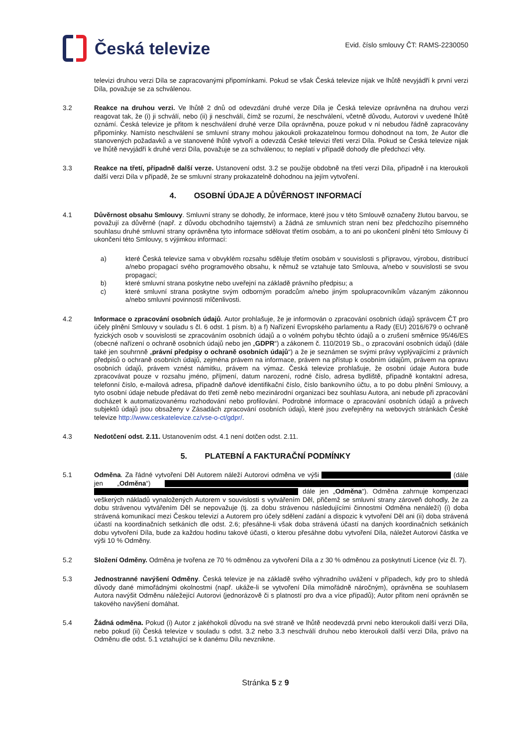Česká televize
Evid. číslo smlouvy ČT: RAMS-2230050
televizi druhou verzi Díla se zapracovanými připomínkami. Pokud se však Česká televize nijak ve lhůtě nevyjádří k první verzi Díla, považuje se za schválenou.
3.2 Reakce na druhou verzi. Ve lhůtě 2 dnů od odevzdání druhé verze Díla je Česká televize oprávněna na druhou verzi reagovat tak, že (i) ji schválí, nebo (ii) ji neschválí, čímž se rozumí, že neschválení, včetně důvodu, Autorovi v uvedené lhůtě oznámí. Česká televize je přitom k neschválení druhé verze Díla oprávněna, pouze pokud v ní nebudou řádně zapracovány připomínky. Namísto neschválení se smluvní strany mohou jakoukoli prokazatelnou formou dohodnout na tom, že Autor dle stanovených požadavků a ve stanovené lhůtě vytvoří a odevzdá České televizi třetí verzi Díla. Pokud se Česká televize nijak ve lhůtě nevyjádří k druhé verzi Díla, považuje se za schválenou; to neplatí v případě dohody dle předchozí věty.
3.3 Reakce na třetí, případně další verze. Ustanovení odst. 3.2 se použije obdobně na třetí verzi Díla, případně i na kteroukoli další verzi Díla v případě, že se smluvní strany prokazatelně dohodnou na jejím vytvoření.
4. OSOBNÍ ÚDAJE A DŮVĚRNOST INFORMACÍ
4.1 Důvěrnost obsahu Smlouvy. Smluvní strany se dohodly, že informace, které jsou v této Smlouvě označeny žlutou barvou, se považují za důvěrné (např. z důvodu obchodního tajemství) a žádná ze smluvních stran není bez předchozího písemného souhlasu druhé smluvní strany oprávněna tyto informace sdělovat třetím osobám, a to ani po ukončení plnění této Smlouvy či ukončení této Smlouvy, s výjimkou informací:
a) které Česká televize sama v obvyklém rozsahu sděluje třetím osobám v souvislosti s přípravou, výrobou, distribucí a/nebo propagací svého programového obsahu, k němuž se vztahuje tato Smlouva, a/nebo v souvislosti se svou propagací;
b) které smluvní strana poskytne nebo uveřejní na základě právního předpisu; a
c) které smluvní strana poskytne svým odborným poradcům a/nebo jiným spolupracovníkům vázaným zákonnou a/nebo smluvní povinností mlčenlivosti.
4.2 Informace o zpracování osobních údajů. Autor prohlašuje, že je informován o zpracování osobních údajů správcem ČT pro účely plnění Smlouvy v souladu s čl. 6 odst. 1 písm. b) a f) Nařízení Evropského parlamentu a Rady (EU) 2016/679 o ochraně fyzických osob v souvislosti se zpracováním osobních údajů a o volném pohybu těchto údajů a o zrušení směrnice 95/46/ES (obecné nařízení o ochraně osobních údajů nebo jen „GDPR“) a zákonem č. 110/2019 Sb., o zpracování osobních údajů (dále také jen souhrnně „právní předpisy o ochraně osobních údajů“) a že je seznámen se svými právy vyplývajícími z právních předpisů o ochraně osobních údajů, zejména právem na informace, právem na přístup k osobním údajům, právem na opravu osobních údajů, právem vznést námitku, právem na výmaz. Česká televize prohlašuje, že osobní údaje Autora bude zpracovávat pouze v rozsahu jméno, příjmení, datum narození, rodné číslo, adresa bydliště, případně kontaktní adresa, telefonní číslo, e-mailová adresa, případně daňové identifikační číslo, číslo bankovního účtu, a to po dobu plnění Smlouvy, a tyto osobní údaje nebude předávat do třetí země nebo mezinárodní organizaci bez souhlasu Autora, ani nebude při zpracování docházet k automatizovanému rozhodování nebo profilování. Podrobné informace o zpracování osobních údajů a právech subjektů údajů jsou obsaženy v Zásadách zpracování osobních údajů, které jsou zveřejněny na webových stránkách České televize http://www.ceskatelevize.cz/vse-o-ct/gdpr/.
4.3 Nedotčení odst. 2.11. Ustanovením odst. 4.1 není dotčen odst. 2.11.
5. PLATEBNÍ A FAKTURAČNÍ PODMÍNKY
5.1 Odměna. Za řádné vytvoření Děl Autorem náleží Autorovi odměna ve výši (dále jen „Odměna“) dále jen „Odměna“). Odměna zahrnuje kompenzaci veškerých nákladů vynaložených Autorem v souvislosti s vytvářením Děl, přičemž se smluvní strany zároveň dohodly, že za dobu strávenou vytvářením Děl se nepovažuje (tj. za dobu strávenou následujícími činnostmi Odměna nenáleží) (i) doba strávená komunikací mezi Českou televizí a Autorem pro účely sdělení zadání a dispozic k vytvoření Děl ani (ii) doba strávená účastí na koordinačních setkáních dle odst. 2.6; přesáhne-li však doba strávená účastí na daných koordinačních setkáních dobu vytvoření Díla, bude za každou hodinu takové účasti, o kterou přesáhne dobu vytvoření Díla, náležet Autorovi částka ve výši 10 % Odměny.
5.2 Složení Odměny. Odměna je tvořena ze 70 % odměnou za vytvoření Díla a z 30 % odměnou za poskytnutí Licence (viz čl. 7).
5.3 Jednostranné navýšení Odměny. Česká televize je na základě svého výhradního uvážení v případech, kdy pro to shledá důvody dané mimořádnými okolnostmi (např. ukáže-li se vytvoření Díla mimořádně náročným), oprávněna se souhlasem Autora navýšit Odměnu náležející Autorovi (jednorázově či s platností pro dva a více případů); Autor přitom není oprávněn se takového navýšení domáhat.
5.4 Žádná odměna. Pokud (i) Autor z jakéhokoli důvodu na své straně ve lhůtě neodevzdá první nebo kteroukoli další verzi Díla, nebo pokud (ii) Česká televize v souladu s odst. 3.2 nebo 3.3 neschválí druhou nebo kteroukoli další verzi Díla, právo na Odměnu dle odst. 5.1 vztahující se k danému Dílu nevznikne.
Stránka 5 z 9